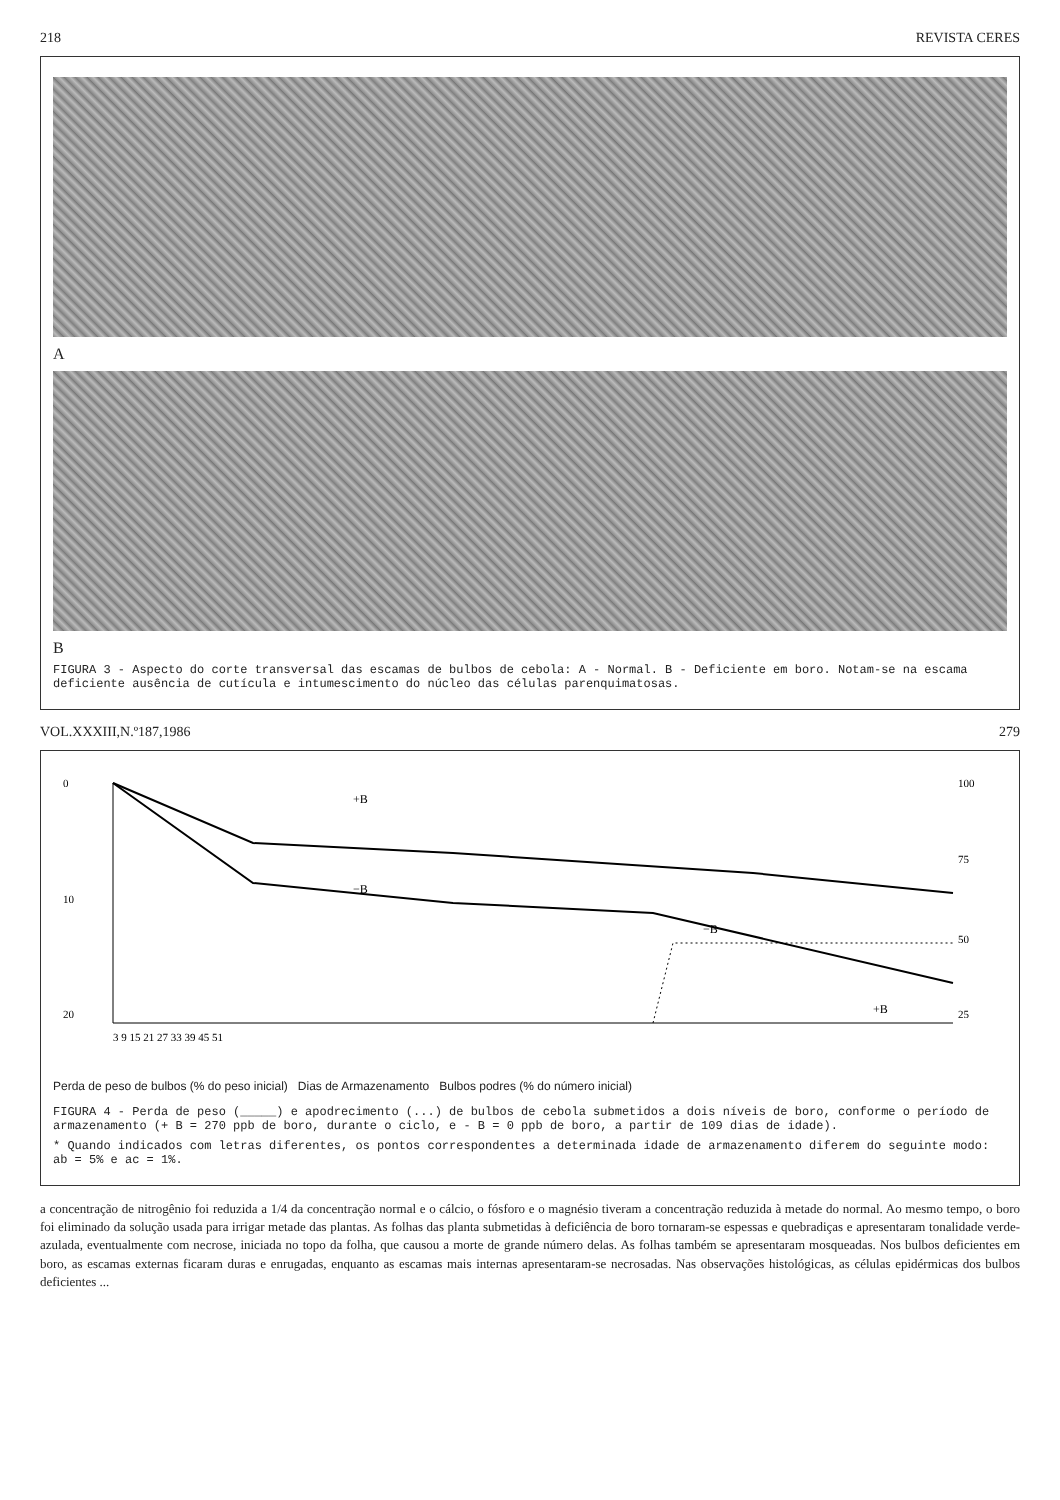218 REVISTA CERES
A
B
FIGURA 3 - Aspecto do corte transversal das escamas de bulbos de cebola: A - Normal. B - Deficiente em boro. Notam-se na escama deficiente ausência de cutícula e intumescimento do núcleo das células parenquimatosas.
VOL.XXXIII,N.º187,1986 279
0
10
20
3 9 15 21 27 33 39 45 51
+B
−B
−B
+B
100
75
50
25
Perda de peso de bulbos (% do peso inicial) Dias de Armazenamento Bulbos podres (% do número inicial)
FIGURA 4 - Perda de peso (_____) e apodrecimento (...) de bulbos de cebola submetidos a dois níveis de boro, conforme o período de armazenamento (+ B = 270 ppb de boro, durante o ciclo, e - B = 0 ppb de boro, a partir de 109 dias de idade).
* Quando indicados com letras diferentes, os pontos correspondentes a determinada idade de armazenamento diferem do seguinte modo: ab = 5% e ac = 1%.
a concentração de nitrogênio foi reduzida a 1/4 da concentração normal e o cálcio, o fósforo e o magnésio tiveram a concentração reduzida à metade do normal. Ao mesmo tempo, o boro foi eliminado da solução usada para irrigar metade das plantas. As folhas das planta submetidas à deficiência de boro tornaram-se espessas e quebradiças e apresentaram tonalidade verde-azulada, eventualmente com necrose, iniciada no topo da folha, que causou a morte de grande número delas. As folhas também se apresentaram mosqueadas. Nos bulbos deficientes em boro, as escamas externas ficaram duras e enrugadas, enquanto as escamas mais internas apresentaram-se necrosadas. Nas observações histológicas, as células epidérmicas dos bulbos deficientes ...